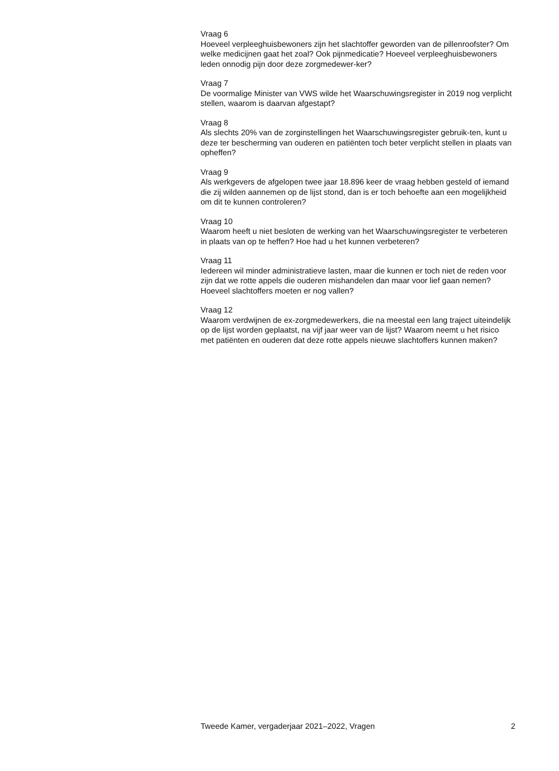Vraag 6
Hoeveel verpleeghuisbewoners zijn het slachtoffer geworden van de pillenroofster? Om welke medicijnen gaat het zoal? Ook pijnmedicatie? Hoeveel verpleeghuisbewoners leden onnodig pijn door deze zorgmedewer-ker?
Vraag 7
De voormalige Minister van VWS wilde het Waarschuwingsregister in 2019 nog verplicht stellen, waarom is daarvan afgestapt?
Vraag 8
Als slechts 20% van de zorginstellingen het Waarschuwingsregister gebruik-ten, kunt u deze ter bescherming van ouderen en patiënten toch beter verplicht stellen in plaats van opheffen?
Vraag 9
Als werkgevers de afgelopen twee jaar 18.896 keer de vraag hebben gesteld of iemand die zij wilden aannemen op de lijst stond, dan is er toch behoefte aan een mogelijkheid om dit te kunnen controleren?
Vraag 10
Waarom heeft u niet besloten de werking van het Waarschuwingsregister te verbeteren in plaats van op te heffen? Hoe had u het kunnen verbeteren?
Vraag 11
Iedereen wil minder administratieve lasten, maar die kunnen er toch niet de reden voor zijn dat we rotte appels die ouderen mishandelen dan maar voor lief gaan nemen? Hoeveel slachtoffers moeten er nog vallen?
Vraag 12
Waarom verdwijnen de ex-zorgmedewerkers, die na meestal een lang traject uiteindelijk op de lijst worden geplaatst, na vijf jaar weer van de lijst? Waarom neemt u het risico met patiënten en ouderen dat deze rotte appels nieuwe slachtoffers kunnen maken?
Tweede Kamer, vergaderjaar 2021–2022, Vragen 2